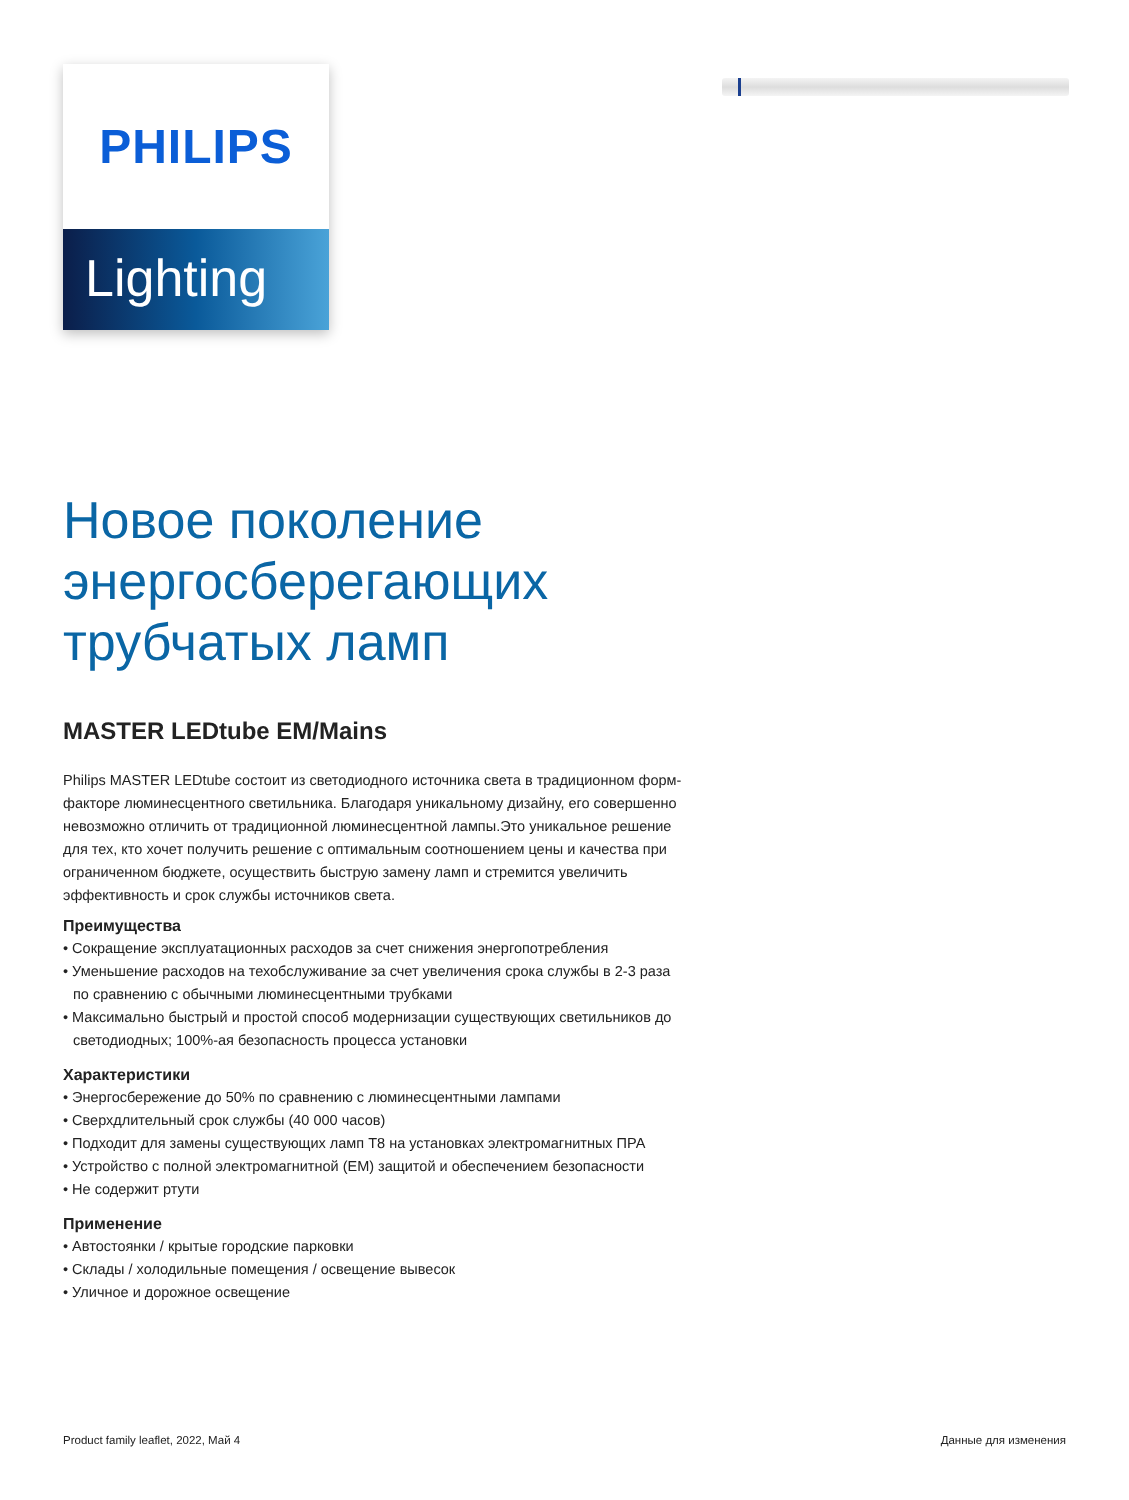PHILIPS
Lighting
Новое поколение энергосберегающих трубчатых ламп
MASTER LEDtube EM/Mains
Philips MASTER LEDtube состоит из светодиодного источника света в традиционном форм-факторе люминесцентного светильника. Благодаря уникальному дизайну, его совершенно невозможно отличить от традиционной люминесцентной лампы.Это уникальное решение для тех, кто хочет получить решение с оптимальным соотношением цены и качества при ограниченном бюджете, осуществить быструю замену ламп и стремится увеличить эффективность и срок службы источников света.
Преимущества
• Сокращение эксплуатационных расходов за счет снижения энергопотребления
• Уменьшение расходов на техобслуживание за счет увеличения срока службы в 2-3 раза по сравнению с обычными люминесцентными трубками
• Максимально быстрый и простой способ модернизации существующих светильников до светодиодных; 100%-ая безопасность процесса установки
Характеристики
• Энергосбережение до 50% по сравнению с люминесцентными лампами
• Сверхдлительный срок службы (40 000 часов)
• Подходит для замены существующих ламп T8 на установках электромагнитных ПРА
• Устройство с полной электромагнитной (EM) защитой и обеспечением безопасности
• Не содержит ртути
Применение
• Автостоянки / крытые городские парковки
• Склады / холодильные помещения / освещение вывесок
• Уличное и дорожное освещение
Product family leaflet, 2022, Май 4 Данные для изменения